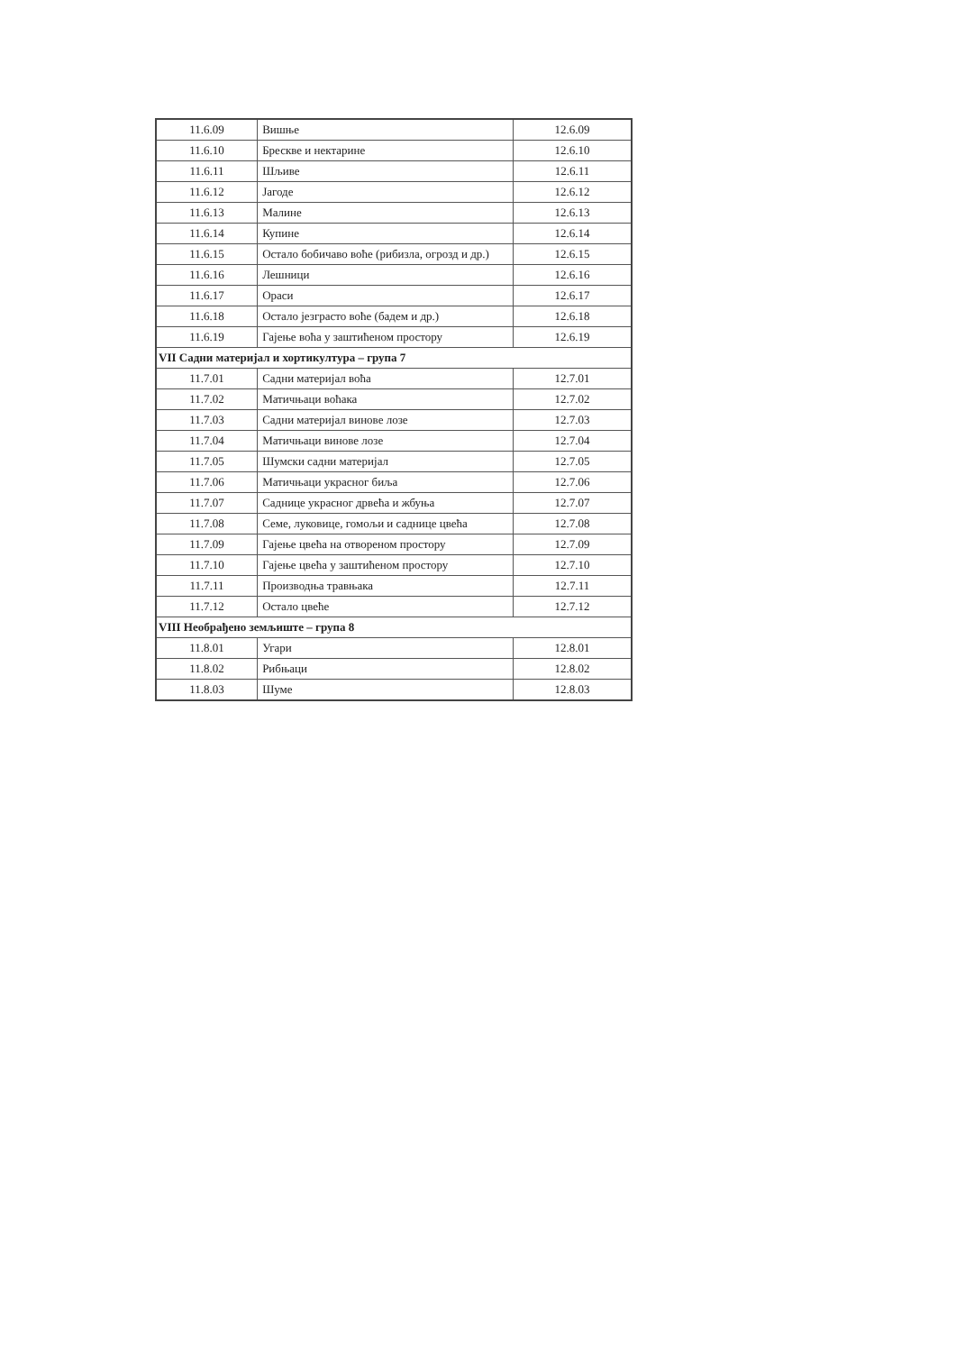| 11.6.09 | Вишње | 12.6.09 |
| 11.6.10 | Брескве и нектарине | 12.6.10 |
| 11.6.11 | Шљиве | 12.6.11 |
| 11.6.12 | Јагоде | 12.6.12 |
| 11.6.13 | Малине | 12.6.13 |
| 11.6.14 | Купине | 12.6.14 |
| 11.6.15 | Остало бобичаво воће (рибизла, огрозд и др.) | 12.6.15 |
| 11.6.16 | Лешници | 12.6.16 |
| 11.6.17 | Ораси | 12.6.17 |
| 11.6.18 | Остало језграсто воће (бадем и др.) | 12.6.18 |
| 11.6.19 | Гајење воћа у заштићеном простору | 12.6.19 |
| VII Садни материјал и хортикултура – група 7 | | |
| 11.7.01 | Садни материјал воћа | 12.7.01 |
| 11.7.02 | Матичњаци воћака | 12.7.02 |
| 11.7.03 | Садни материјал винове лозе | 12.7.03 |
| 11.7.04 | Матичњаци винове лозе | 12.7.04 |
| 11.7.05 | Шумски садни материјал | 12.7.05 |
| 11.7.06 | Матичњаци украсног биља | 12.7.06 |
| 11.7.07 | Саднице украсног дрвећа и жбуња | 12.7.07 |
| 11.7.08 | Семе, луковице, гомољи и саднице цвећа | 12.7.08 |
| 11.7.09 | Гајење цвећа на отвореном простору | 12.7.09 |
| 11.7.10 | Гајење цвећа у заштићеном простору | 12.7.10 |
| 11.7.11 | Производња травњака | 12.7.11 |
| 11.7.12 | Остало цвеће | 12.7.12 |
| VIII Необрађено земљиште – група 8 | | |
| 11.8.01 | Угари | 12.8.01 |
| 11.8.02 | Рибњаци | 12.8.02 |
| 11.8.03 | Шуме | 12.8.03 |